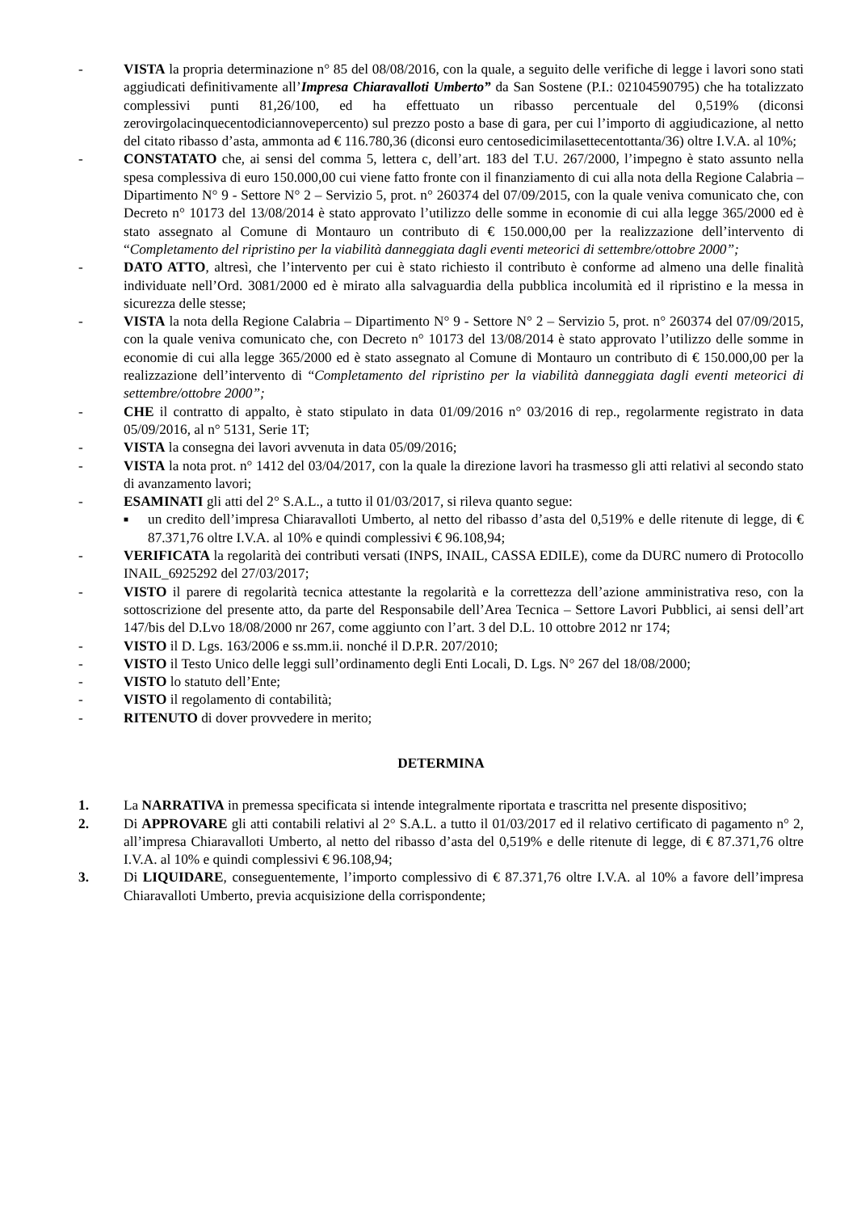- VISTA la propria determinazione n° 85 del 08/08/2016, con la quale, a seguito delle verifiche di legge i lavori sono stati aggiudicati definitivamente all’Impresa Chiaravalloti Umberto” da San Sostene (P.I.: 02104590795) che ha totalizzato complessivi punti 81,26/100, ed ha effettuato un ribasso percentuale del 0,519% (diconsi zerovirgolacinquecentodiciannovepercento) sul prezzo posto a base di gara, per cui l’importo di aggiudicazione, al netto del citato ribasso d’asta, ammonta ad € 116.780,36 (diconsi euro centosedicimilasettecentottanta/36) oltre I.V.A. al 10%;
- CONSTATATO che, ai sensi del comma 5, lettera c, dell’art. 183 del T.U. 267/2000, l’impegno è stato assunto nella spesa complessiva di euro 150.000,00 cui viene fatto fronte con il finanziamento di cui alla nota della Regione Calabria – Dipartimento N° 9 - Settore N° 2 – Servizio 5, prot. n° 260374 del 07/09/2015, con la quale veniva comunicato che, con Decreto n° 10173 del 13/08/2014 è stato approvato l’utilizzo delle somme in economie di cui alla legge 365/2000 ed è stato assegnato al Comune di Montauro un contributo di € 150.000,00 per la realizzazione dell’intervento di “Completamento del ripristino per la viabilità danneggiata dagli eventi meteorici di settembre/ottobre 2000”;
- DATO ATTO, altresì, che l’intervento per cui è stato richiesto il contributo è conforme ad almeno una delle finalità individuate nell’Ord. 3081/2000 ed è mirato alla salvaguardia della pubblica incolumità ed il ripristino e la messa in sicurezza delle stesse;
- VISTA la nota della Regione Calabria – Dipartimento N° 9 - Settore N° 2 – Servizio 5, prot. n° 260374 del 07/09/2015, con la quale veniva comunicato che, con Decreto n° 10173 del 13/08/2014 è stato approvato l’utilizzo delle somme in economie di cui alla legge 365/2000 ed è stato assegnato al Comune di Montauro un contributo di € 150.000,00 per la realizzazione dell’intervento di “Completamento del ripristino per la viabilità danneggiata dagli eventi meteorici di settembre/ottobre 2000”;
- CHE il contratto di appalto, è stato stipulato in data 01/09/2016 n° 03/2016 di rep., regolarmente registrato in data 05/09/2016, al n° 5131, Serie 1T;
- VISTA la consegna dei lavori avvenuta in data 05/09/2016;
- VISTA la nota prot. n° 1412 del 03/04/2017, con la quale la direzione lavori ha trasmesso gli atti relativi al secondo stato di avanzamento lavori;
- ESAMINATI gli atti del 2° S.A.L., a tutto il 01/03/2017, si rileva quanto segue:
■ un credito dell’impresa Chiaravalloti Umberto, al netto del ribasso d’asta del 0,519% e delle ritenute di legge, di € 87.371,76 oltre I.V.A. al 10% e quindi complessivi € 96.108,94;
- VERIFICATA la regolarità dei contributi versati (INPS, INAIL, CASSA EDILE), come da DURC numero di Protocollo INAIL_6925292 del 27/03/2017;
- VISTO il parere di regolarità tecnica attestante la regolarità e la correttezza dell’azione amministrativa reso, con la sottoscrizione del presente atto, da parte del Responsabile dell’Area Tecnica – Settore Lavori Pubblici, ai sensi dell’art 147/bis del D.Lvo 18/08/2000 nr 267, come aggiunto con l’art. 3 del D.L. 10 ottobre 2012 nr 174;
- VISTO il D. Lgs. 163/2006 e ss.mm.ii. nonché il D.P.R. 207/2010;
- VISTO il Testo Unico delle leggi sull’ordinamento degli Enti Locali, D. Lgs. N° 267 del 18/08/2000;
- VISTO lo statuto dell’Ente;
- VISTO il regolamento di contabilità;
- RITENUTO di dover provvedere in merito;
DETERMINA
1. La NARRATIVA in premessa specificata si intende integralmente riportata e trascritta nel presente dispositivo;
2. Di APPROVARE gli atti contabili relativi al 2° S.A.L. a tutto il 01/03/2017 ed il relativo certificato di pagamento n° 2, all’impresa Chiaravalloti Umberto, al netto del ribasso d’asta del 0,519% e delle ritenute di legge, di € 87.371,76 oltre I.V.A. al 10% e quindi complessivi € 96.108,94;
3. Di LIQUIDARE, conseguentemente, l’importo complessivo di € 87.371,76 oltre I.V.A. al 10% a favore dell’impresa Chiaravalloti Umberto, previa acquisizione della corrispondente;